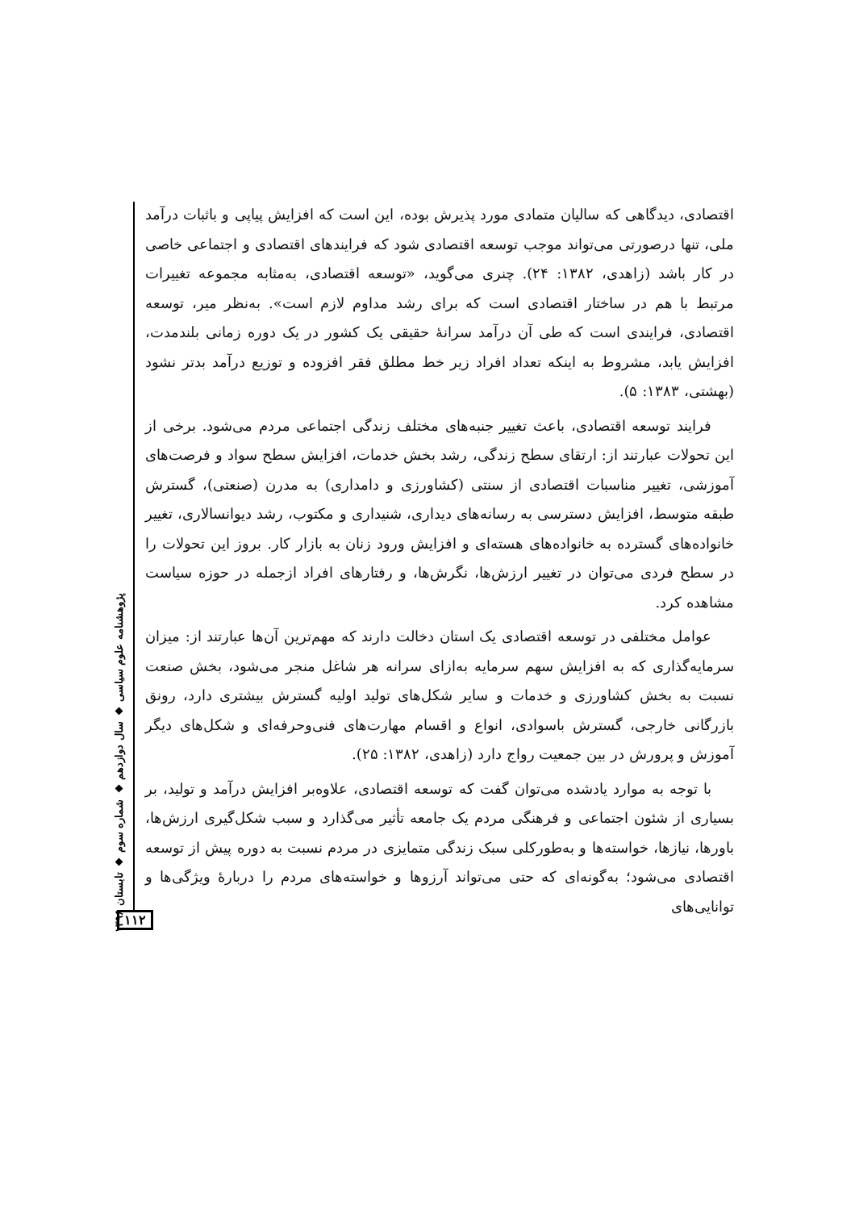پژوهشنامه علوم سیاسی ◆ سال دوازدهم ◆ شماره سوم ◆ تابستان ۱۳۹۶
اقتصادی، دیدگاهی که سالیان متمادی مورد پذیرش بوده، این است که افزایش پیاپی و باثبات درآمد ملی، تنها درصورتی می‌تواند موجب توسعه اقتصادی شود که فرایندهای اقتصادی و اجتماعی خاصی در کار باشد (زاهدی، ۱۳۸۲: ۲۴). چنری می‌گوید، «توسعه اقتصادی، به‌مثابه مجموعه تغییرات مرتبط با هم در ساختار اقتصادی است که برای رشد مداوم لازم است». به‌نظر میر، توسعه اقتصادی، فرایندی است که طی آن درآمد سرانهٔ حقیقی یک کشور در یک دوره زمانی بلندمدت، افزایش یابد، مشروط به اینکه تعداد افراد زیر خط مطلق فقر افزوده و توزیع درآمد بدتر نشود (بهشتی، ۱۳۸۳: ۵).
فرایند توسعه اقتصادی، باعث تغییر جنبه‌های مختلف زندگی اجتماعی مردم می‌شود. برخی از این تحولات عبارتند از: ارتقای سطح زندگی، رشد بخش خدمات، افزایش سطح سواد و فرصت‌های آموزشی، تغییر مناسبات اقتصادی از سنتی (کشاورزی و دامداری) به مدرن (صنعتی)، گسترش طبقه متوسط، افزایش دسترسی به رسانه‌های دیداری، شنیداری و مکتوب، رشد دیوانسالاری، تغییر خانواده‌های گسترده به خانواده‌های هسته‌ای و افزایش ورود زنان به بازار کار. بروز این تحولات را در سطح فردی می‌توان در تغییر ارزش‌ها، نگرش‌ها، و رفتارهای افراد ازجمله در حوزه سیاست مشاهده کرد.
عوامل مختلفی در توسعه اقتصادی یک استان دخالت دارند که مهم‌ترین آن‌ها عبارتند از: میزان سرمایه‌گذاری که به افزایش سهم سرمایه به‌ازای سرانه هر شاغل منجر می‌شود، بخش صنعت نسبت به بخش کشاورزی و خدمات و سایر شکل‌های تولید اولیه گسترش بیشتری دارد، رونق بازرگانی خارجی، گسترش باسوادی، انواع و اقسام مهارت‌های فنی‌وحرفه‌ای و شکل‌های دیگر آموزش و پرورش در بین جمعیت رواج دارد (زاهدی، ۱۳۸۲: ۲۵).
با توجه به موارد یادشده می‌توان گفت که توسعه اقتصادی، علاوه‌بر افزایش درآمد و تولید، بر بسیاری از شئون اجتماعی و فرهنگی مردم یک جامعه تأثیر می‌گذارد و سبب شکل‌گیری ارزش‌ها، باورها، نیازها، خواسته‌ها و به‌طورکلی سبک زندگی متمایزی در مردم نسبت به دوره پیش از توسعه اقتصادی می‌شود؛ به‌گونه‌ای که حتی می‌تواند آرزوها و خواسته‌های مردم را دربارهٔ ویژگی‌ها و توانایی‌های
۱۱۲